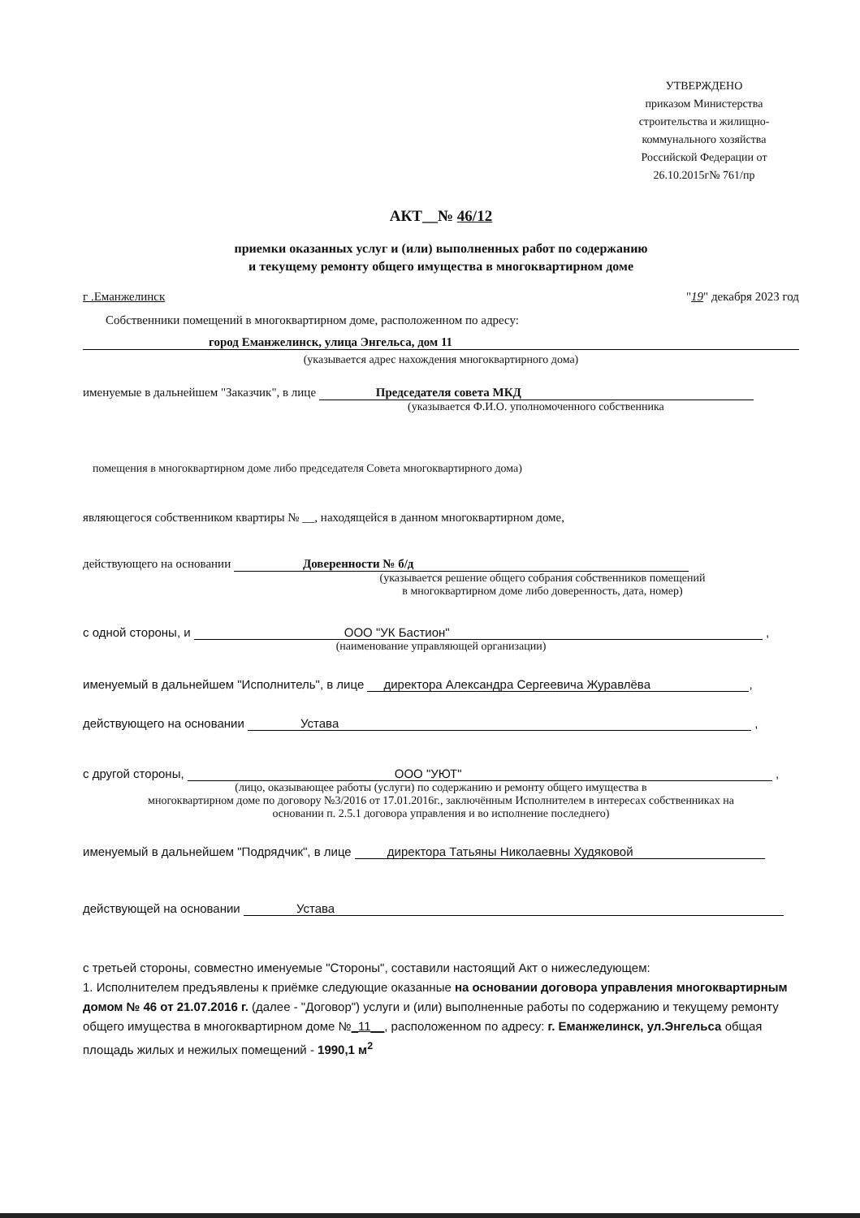УТВЕРЖДЕНО
приказом Министерства строительства и жилищно-коммунального хозяйства Российской Федерации от 26.10.2015г№ 761/пр
АКТ__№ 46/12
приемки оказанных услуг и (или) выполненных работ по содержанию
и текущему ремонту общего имущества в многоквартирном доме
г .Еманжелинск "19" декабря 2023 год
Собственники помещений в многоквартирном доме, расположенном по адресу:
город Еманжелинск, улица Энгельса, дом 11
(указывается адрес нахождения многоквартирного дома)
именуемые в дальнейшем "Заказчик", в лице Председателя совета МКД
(указывается Ф.И.О. уполномоченного собственника
помещения в многоквартирном доме либо председателя Совета многоквартирного дома)
являющегося собственником квартиры № __, находящейся в данном многоквартирном доме,
действующего на основании Доверенности № б/д
(указывается решение общего собрания собственников помещений
в многоквартирном доме либо доверенность, дата, номер)
с одной стороны, и ООО "УК Бастион" ,
(наименование управляющей организации)
именуемый в дальнейшем "Исполнитель", в лице директора Александра Сергеевича Журавлёва,
действующего на основании Устава ,
с другой стороны, ООО "УЮТ" ,
(лицо, оказывающее работы (услуги) по содержанию и ремонту общего имущества в
многоквартирном доме по договору №3/2016 от 17.01.2016г., заключённым Исполнителем в интересах собственниках на
основании п. 2.5.1 договора управления и во исполнение последнего)
именуемый в дальнейшем "Подрядчик", в лице директора Татьяны Николаевны Худяковой
действующей на основании Устава
с третьей стороны, совместно именуемые "Стороны", составили настоящий Акт о нижеследующем:
1. Исполнителем предъявлены к приёмке следующие оказанные на основании договора управления многоквартирным домом № 46 от 21.07.2016 г. (далее - "Договор") услуги и (или) выполненные работы по содержанию и текущему ремонту общего имущества в многоквартирном доме №_11__, расположенном по адресу: г. Еманжелинск, ул.Энгельса общая площадь жилых и нежилых помещений - 1990,1 м<sup>2</sup>